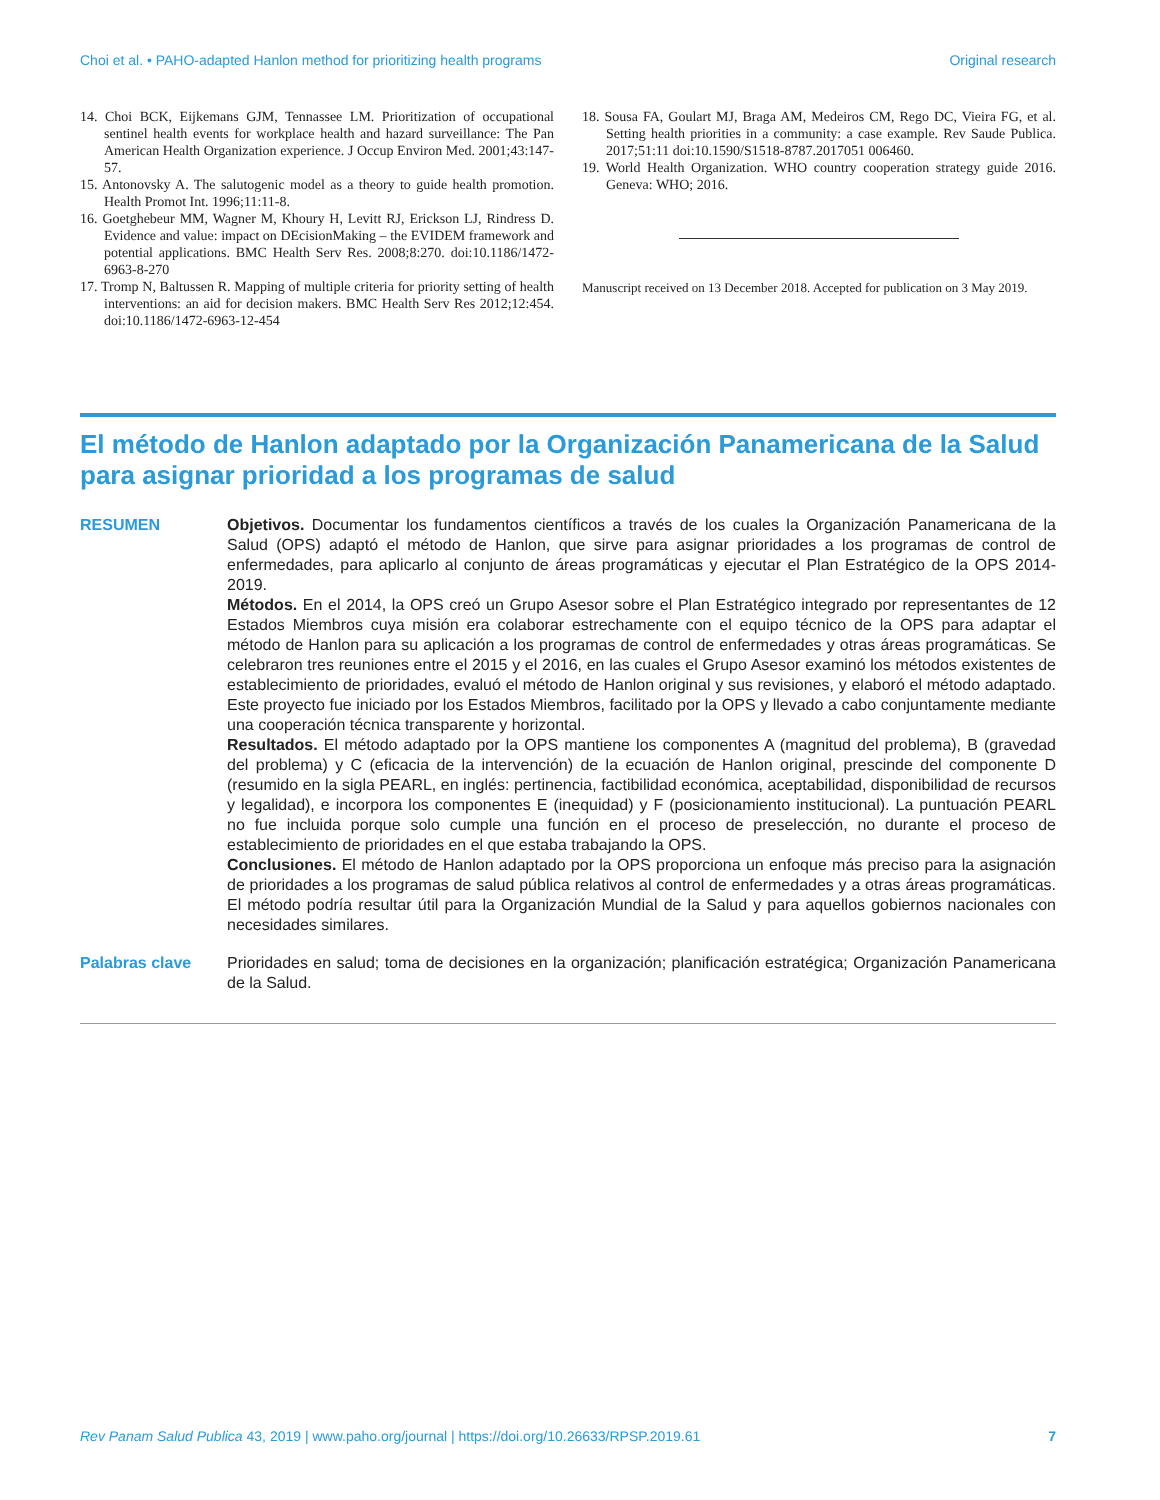Choi et al. • PAHO-adapted Hanlon method for prioritizing health programs Original research
14. Choi BCK, Eijkemans GJM, Tennassee LM. Prioritization of occupational sentinel health events for workplace health and hazard surveillance: The Pan American Health Organization experience. J Occup Environ Med. 2001;43:147-57.
15. Antonovsky A. The salutogenic model as a theory to guide health promotion. Health Promot Int. 1996;11:11-8.
16. Goetghebeur MM, Wagner M, Khoury H, Levitt RJ, Erickson LJ, Rindress D. Evidence and value: impact on DEcisionMaking – the EVIDEM framework and potential applications. BMC Health Serv Res. 2008;8:270. doi:10.1186/1472-6963-8-270
17. Tromp N, Baltussen R. Mapping of multiple criteria for priority setting of health interventions: an aid for decision makers. BMC Health Serv Res 2012;12:454. doi:10.1186/1472-6963-12-454
18. Sousa FA, Goulart MJ, Braga AM, Medeiros CM, Rego DC, Vieira FG, et al. Setting health priorities in a community: a case example. Rev Saude Publica. 2017;51:11 doi:10.1590/S1518-8787.2017051 006460.
19. World Health Organization. WHO country cooperation strategy guide 2016. Geneva: WHO; 2016.
Manuscript received on 13 December 2018. Accepted for publication on 3 May 2019.
El método de Hanlon adaptado por la Organización Panamericana de la Salud para asignar prioridad a los programas de salud
RESUMEN Objetivos. Documentar los fundamentos científicos a través de los cuales la Organización Panamericana de la Salud (OPS) adaptó el método de Hanlon, que sirve para asignar prioridades a los programas de control de enfermedades, para aplicarlo al conjunto de áreas programáticas y ejecutar el Plan Estratégico de la OPS 2014-2019.
Métodos. En el 2014, la OPS creó un Grupo Asesor sobre el Plan Estratégico integrado por representantes de 12 Estados Miembros cuya misión era colaborar estrechamente con el equipo técnico de la OPS para adaptar el método de Hanlon para su aplicación a los programas de control de enfermedades y otras áreas programáticas. Se celebraron tres reuniones entre el 2015 y el 2016, en las cuales el Grupo Asesor examinó los métodos existentes de establecimiento de prioridades, evaluó el método de Hanlon original y sus revisiones, y elaboró el método adaptado. Este proyecto fue iniciado por los Estados Miembros, facilitado por la OPS y llevado a cabo conjuntamente mediante una cooperación técnica transparente y horizontal.
Resultados. El método adaptado por la OPS mantiene los componentes A (magnitud del problema), B (gravedad del problema) y C (eficacia de la intervención) de la ecuación de Hanlon original, prescinde del componente D (resumido en la sigla PEARL, en inglés: pertinencia, factibilidad económica, aceptabilidad, disponibilidad de recursos y legalidad), e incorpora los componentes E (inequidad) y F (posicionamiento institucional). La puntuación PEARL no fue incluida porque solo cumple una función en el proceso de preselección, no durante el proceso de establecimiento de prioridades en el que estaba trabajando la OPS.
Conclusiones. El método de Hanlon adaptado por la OPS proporciona un enfoque más preciso para la asignación de prioridades a los programas de salud pública relativos al control de enfermedades y a otras áreas programáticas. El método podría resultar útil para la Organización Mundial de la Salud y para aquellos gobiernos nacionales con necesidades similares.
Palabras clave Prioridades en salud; toma de decisiones en la organización; planificación estratégica; Organización Panamericana de la Salud.
Rev Panam Salud Publica 43, 2019 | www.paho.org/journal | https://doi.org/10.26633/RPSP.2019.61 7